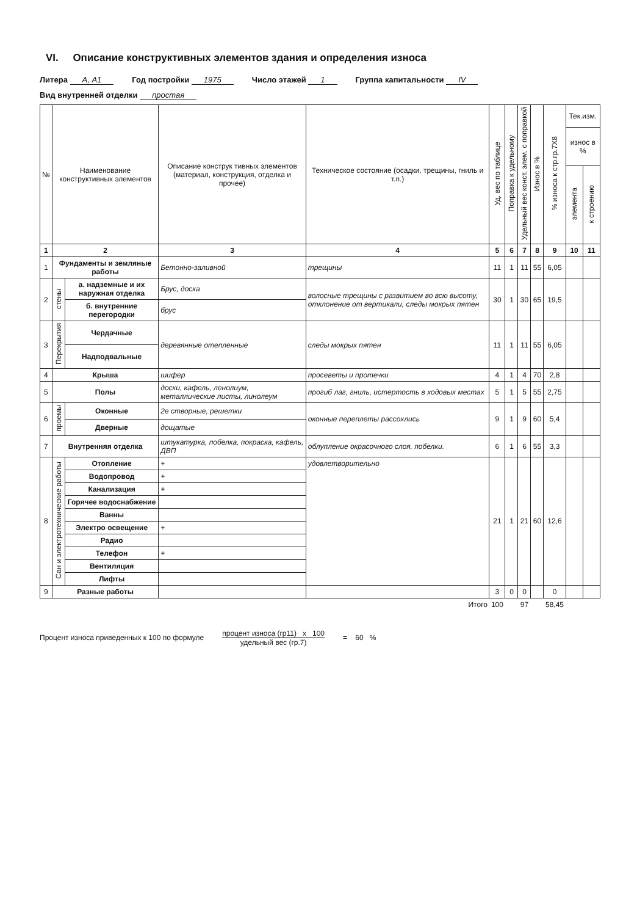VI. Описание конструктивных элементов здания и определения износа
Литера А, А1 Год постройки 1975 Число этажей 1 Группа капитальности IV Вид внутренней отделки простая
| № | Наименование конструктивных элементов | | Описание конструк тивных элементов (материал, конструкция, отделка и прочее) | Техническое состояние (осадки, трещины, гниль и т.п.) | Уд. вес по таблице | Поправка к удельному | Удельный вес конст. элем. с поправкой | Износ в % | % износа к стр.гр.7Х8 | Тек.изм. | |
| --- | --- | --- | --- | --- | --- | --- | --- | --- | --- | --- | --- |
| | | | | | | | | | | износ в % | |
| | | | | | | | | | | элемента | к строению |
| 1 | 2 | | 3 | 4 | 5 | 6 | 7 | 8 | 9 | 10 | 11 |
| 1 | Фундаменты и земляные работы | | Бетонно-заливной | трещины | 11 | 1 | 11 | 55 | 6,05 | | |
| 2 | стены | а. надземные и их наружная отделка | Брус, доска | волосные трещины с развитием во всю высоту, отклонение от вертикали, следы мокрых пятен | 30 | 1 | 30 | 65 | 19,5 | | |
| | | б. внутренние перегородки | брус | | | | | | | | |
| 3 | Перекрытия | Чердачные | деревянные отепленные | следы мокрых пятен | 11 | 1 | 11 | 55 | 6,05 | | |
| | | Надподвальные | | | | | | | | | |
| 4 | Крыша | | шифер | просеветы и протечки | 4 | 1 | 4 | 70 | 2,8 | | |
| 5 | Полы | | доски, кафель, ленолиум, металлические листы, линолеум | прогиб лаг, гниль, истертость в ходовых местах | 5 | 1 | 5 | 55 | 2,75 | | |
| 6 | проемы | Оконные | 2е створные, решетки | оконные переплеты рассохлись | 9 | 1 | 9 | 60 | 5,4 | | |
| | | Дверные | дощатые | | | | | | | | |
| 7 | Внутренняя отделка | | штукатурка, побелка, покраска, кафель, ДВП | облупление окрасочного слоя, побелки. | 6 | 1 | 6 | 55 | 3,3 | | |
| 8 | Сан и электротехнические работы | Отопление | + | удовлетворительно | 21 | 1 | 21 | 60 | 12,6 | | |
| | | Водопровод | + | | | | | | | | |
| | | Канализация | + | | | | | | | | |
| | | Горячее водоснабжение | | | | | | | | | |
| | | Ванны | | | | | | | | | |
| | | Электро освещение | + | | | | | | | | |
| | | Радио | | | | | | | | | |
| | | Телефон | + | | | | | | | | |
| | | Вентиляция | | | | | | | | | |
| | | Лифты | | | | | | | | | |
| 9 | Разные работы | | | | 3 | 0 | 0 | | 0 | | |
| Итого | | | | | 100 | | 97 | | 58,45 | | |
Процент износа приведенных к 100 по формуле
процент износа (гр11) х 100
удельный вес (гр.7)
= 60 %